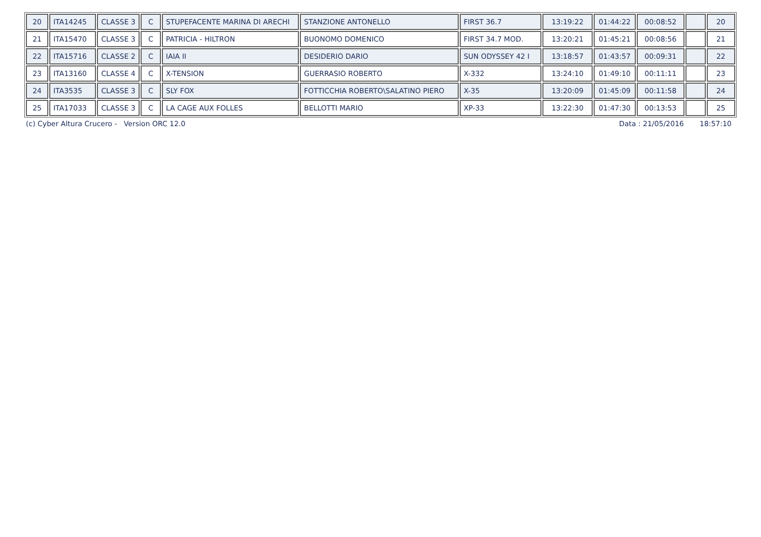| 20 | ITA14245 | CLASSE 3 | C | STUPEFACENTE MARINA DI ARECHI | STANZIONE ANTONELLO | FIRST 36.7 | 13:19:22 | 01:44:22 | 00:08:52 | | 20 |
| 21 | ITA15470 | CLASSE 3 | C | PATRICIA - HILTRON | BUONOMO DOMENICO | FIRST 34.7 MOD. | 13:20:21 | 01:45:21 | 00:08:56 | | 21 |
| 22 | ITA15716 | CLASSE 2 | C | IAIA II | DESIDERIO DARIO | SUN ODYSSEY 42 I | 13:18:57 | 01:43:57 | 00:09:31 | | 22 |
| 23 | ITA13160 | CLASSE 4 | C | X-TENSION | GUERRASIO ROBERTO | X-332 | 13:24:10 | 01:49:10 | 00:11:11 | | 23 |
| 24 | ITA3535 | CLASSE 3 | C | SLY FOX | FOTTICCHIA ROBERTO\SALATINO PIERO | X-35 | 13:20:09 | 01:45:09 | 00:11:58 | | 24 |
| 25 | ITA17033 | CLASSE 3 | C | LA CAGE AUX FOLLES | BELLOTTI MARIO | XP-33 | 13:22:30 | 01:47:30 | 00:13:53 | | 25 |
(c) Cyber Altura Crucero - Version ORC 12.0 Data : 21/05/2016 18:57:10